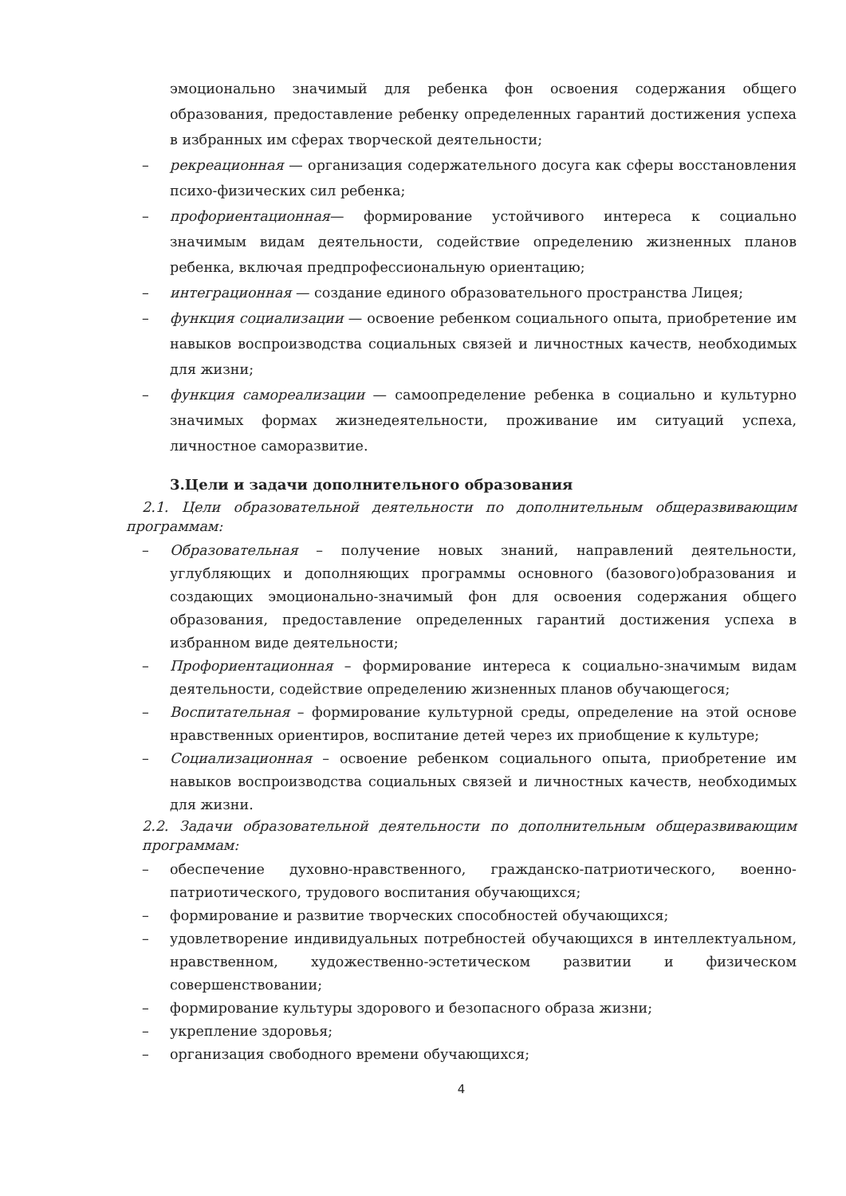эмоционально значимый для ребенка фон освоения содержания общего образования, предоставление ребенку определенных гарантий достижения успеха в избранных им сферах творческой деятельности;
– рекреационная — организация содержательного досуга как сферы восстановления психо-физических сил ребенка;
– профориентационная— формирование устойчивого интереса к социально значимым видам деятельности, содействие определению жизненных планов ребенка, включая предпрофессиональную ориентацию;
– интеграционная — создание единого образовательного пространства Лицея;
– функция социализации — освоение ребенком социального опыта, приобретение им навыков воспроизводства социальных связей и личностных качеств, необходимых для жизни;
– функция самореализации — самоопределение ребенка в социально и культурно значимых формах жизнедеятельности, проживание им ситуаций успеха, личностное саморазвитие.
3.Цели и задачи дополнительного образования
2.1. Цели образовательной деятельности по дополнительным общеразвивающим программам:
– Образовательная – получение новых знаний, направлений деятельности, углубляющих и дополняющих программы основного (базового)образования и создающих эмоционально-значимый фон для освоения содержания общего образования, предоставление определенных гарантий достижения успеха в избранном виде деятельности;
– Профориентационная – формирование интереса к социально-значимым видам деятельности, содействие определению жизненных планов обучающегося;
– Воспитательная – формирование культурной среды, определение на этой основе нравственных ориентиров, воспитание детей через их приобщение к культуре;
– Социализационная – освоение ребенком социального опыта, приобретение им навыков воспроизводства социальных связей и личностных качеств, необходимых для жизни.
2.2. Задачи образовательной деятельности по дополнительным общеразвивающим программам:
– обеспечение духовно-нравственного, гражданско-патриотического, военно-патриотического, трудового воспитания обучающихся;
– формирование и развитие творческих способностей обучающихся;
– удовлетворение индивидуальных потребностей обучающихся в интеллектуальном, нравственном, художественно-эстетическом развитии и физическом совершенствовании;
– формирование культуры здорового и безопасного образа жизни;
– укрепление здоровья;
– организация свободного времени обучающихся;
4